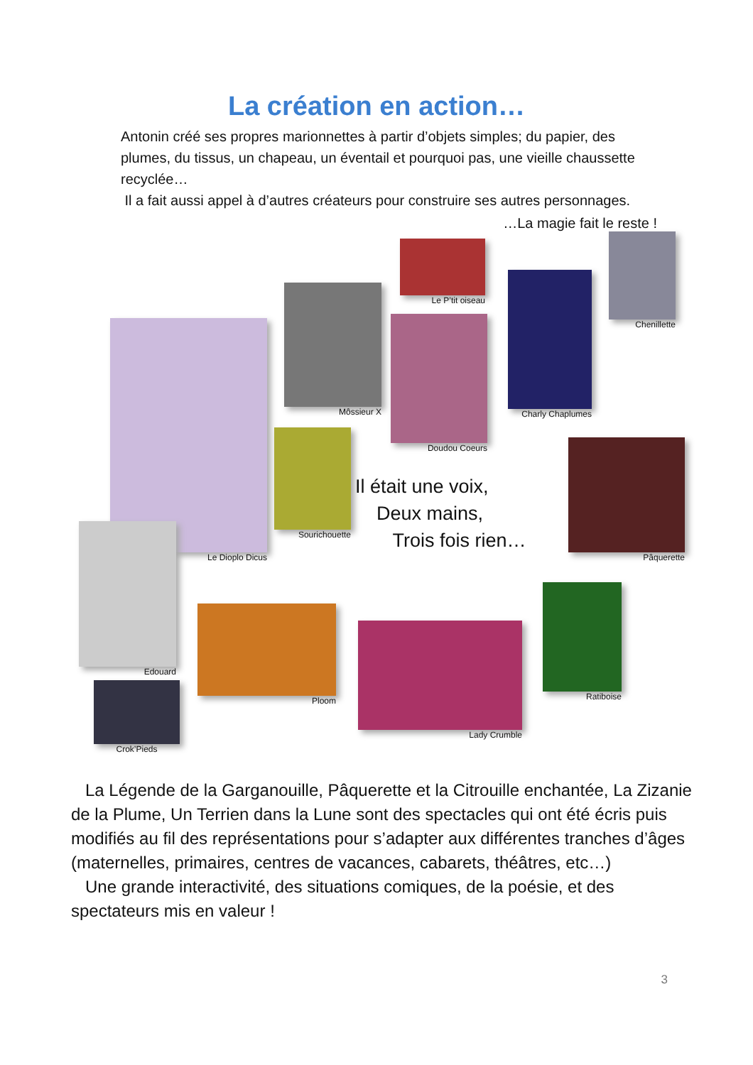La création en action…
Antonin créé ses propres marionnettes à partir d’objets simples; du papier, des plumes, du tissus, un chapeau, un éventail et pourquoi pas, une vieille chaussette recyclée…
Il a fait aussi appel à d’autres créateurs pour construire ses autres personnages.
…La magie fait le reste !
Le P’tit oiseau
Chenillette
Môssieur X
Charly Chaplumes
Doudou Coeurs
Le Dioplo Dicus
Sourichouette
Pâquerette
Il était une voix,
Deux mains,
Trois fois rien…
Edouard
Ploom
Lady Crumble
Ratiboise
Crok’Pieds
La Légende de la Garganouille, Pâquerette et la Citrouille enchantée, La Zizanie de la Plume, Un Terrien dans la Lune sont des spectacles qui ont été écris puis modifiés au fil des représentations pour s’adapter aux différentes tranches d’âges (maternelles, primaires, centres de vacances, cabarets, théâtres, etc…)
Une grande interactivité, des situations comiques, de la poésie, et des spectateurs mis en valeur !
3